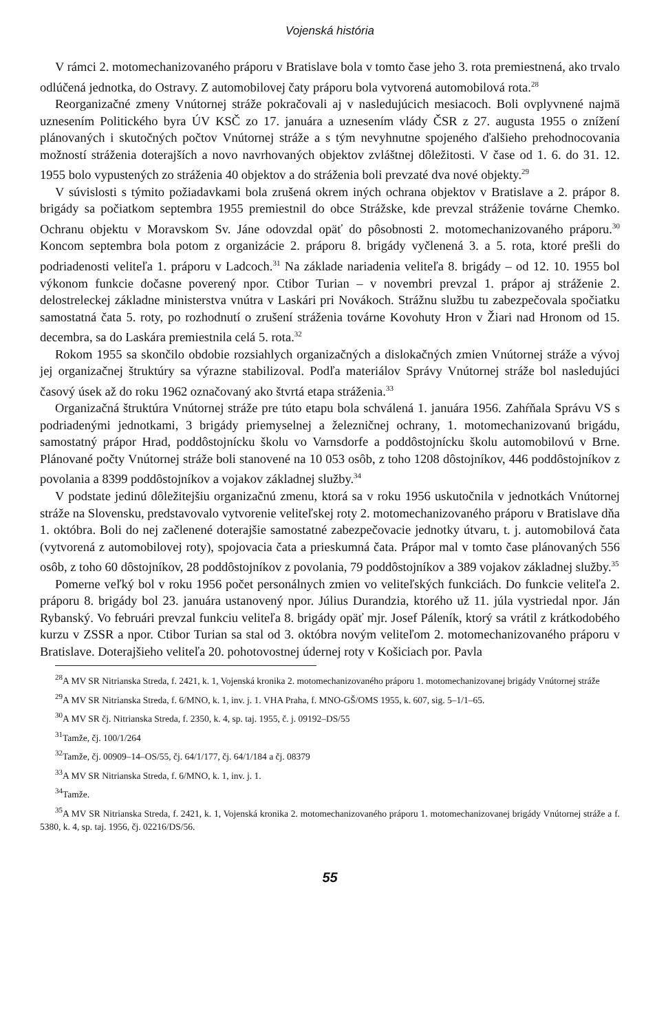Vojenská história
V rámci 2. motomechanizovaného práporu v Bratislave bola v tomto čase jeho 3. rota premiestnená, ako trvalo odlúčená jednotka, do Ostravy. Z automobilovej čaty práporu bola vytvorená automobilová rota.<sup>28</sup>
Reorganizačné zmeny Vnútornej stráže pokračovali aj v nasledujúcich mesiacoch. Boli ovplyvnené najmä uznesením Politického byra ÚV KSČ zo 17. januára a uznesením vlády ČSR z 27. augusta 1955 o znížení plánovaných i skutočných počtov Vnútornej stráže a s tým nevyhnutne spojeného ďalšieho prehodnocovania možností stráženia doterajších a novo navrhovaných objektov zvláštnej dôležitosti. V čase od 1. 6. do 31. 12. 1955 bolo vypustených zo stráženia 40 objektov a do stráženia boli prevzaté dva nové objekty.<sup>29</sup>
V súvislosti s týmito požiadavkami bola zrušená okrem iných ochrana objektov v Bratislave a 2. prápor 8. brigády sa počiatkom septembra 1955 premiestnil do obce Strážske, kde prevzal stráženie továrne Chemko. Ochranu objektu v Moravskom Sv. Jáne odovzdal opäť do pôsobnosti 2. motomechanizovaného práporu.<sup>30</sup> Koncom septembra bola potom z organizácie 2. práporu 8. brigády vyčlenená 3. a 5. rota, ktoré prešli do podriadenosti veliteľa 1. práporu v Ladcoch.<sup>31</sup> Na základe nariadenia veliteľa 8. brigády – od 12. 10. 1955 bol výkonom funkcie dočasne poverený npor. Ctibor Turian – v novembri prevzal 1. prápor aj stráženie 2. delostreleckej základne ministerstva vnútra v Laskári pri Novákoch. Strážnu službu tu zabezpečovala spočiatku samostatná čata 5. roty, po rozhodnutí o zrušení stráženia továrne Kovohuty Hron v Žiari nad Hronom od 15. decembra, sa do Laskára premiestnila celá 5. rota.<sup>32</sup>
Rokom 1955 sa skončilo obdobie rozsiahlych organizačných a dislokačných zmien Vnútornej stráže a vývoj jej organizačnej štruktúry sa výrazne stabilizoval. Podľa materiálov Správy Vnútornej stráže bol nasledujúci časový úsek až do roku 1962 označovaný ako štvrtá etapa stráženia.<sup>33</sup>
Organizačná štruktúra Vnútornej stráže pre túto etapu bola schválená 1. januára 1956. Zahŕňala Správu VS s podriadenými jednotkami, 3 brigády priemyselnej a železničnej ochrany, 1. motomechanizovanú brigádu, samostatný prápor Hrad, poddôstojnícku školu vo Varnsdorfe a poddôstojnícku školu automobilovú v Brne. Plánované počty Vnútornej stráže boli stanovené na 10 053 osôb, z toho 1208 dôstojníkov, 446 poddôstojníkov z povolania a 8399 poddôstojníkov a vojakov základnej služby.<sup>34</sup>
V podstate jedinú dôležitejšiu organizačnú zmenu, ktorá sa v roku 1956 uskutočnila v jednotkách Vnútornej stráže na Slovensku, predstavovalo vytvorenie veliteľskej roty 2. motomechanizovaného práporu v Bratislave dňa 1. októbra. Boli do nej začlenené doterajšie samostatné zabezpečovacie jednotky útvaru, t. j. automobilová čata (vytvorená z automobilovej roty), spojovacia čata a prieskumná čata. Prápor mal v tomto čase plánovaných 556 osôb, z toho 60 dôstojníkov, 28 poddôstojníkov z povolania, 79 poddôstojníkov a 389 vojakov základnej služby.<sup>35</sup>
Pomerne veľký bol v roku 1956 počet personálnych zmien vo veliteľských funkciách. Do funkcie veliteľa 2. práporu 8. brigády bol 23. januára ustanovený npor. Július Durandzia, ktorého už 11. júla vystriedal npor. Ján Rybanský. Vo februári prevzal funkciu veliteľa 8. brigády opäť mjr. Josef Páleník, ktorý sa vrátil z krátkodobého kurzu v ZSSR a npor. Ctibor Turian sa stal od 3. októbra novým veliteľom 2. motomechanizovaného práporu v Bratislave. Doterajšieho veliteľa 20. pohotovostnej údernej roty v Košiciach por. Pavla
<sup>28</sup> A MV SR Nitrianska Streda, f. 2421, k. 1, Vojenská kronika 2. motomechanizovaného práporu 1. motomechanizovanej brigády Vnútornej stráže
<sup>29</sup> A MV SR Nitrianska Streda, f. 6/MNO, k. 1, inv. j. 1. VHA Praha, f. MNO-GŠ/OMS 1955, k. 607, sig. 5–1/1–65.
<sup>30</sup> A MV SR čj. Nitrianska Streda, f. 2350, k. 4, sp. taj. 1955, č. j. 09192–DS/55
<sup>31</sup> Tamže, čj. 100/1/264
<sup>32</sup> Tamže, čj. 00909–14–OS/55, čj. 64/1/177, čj. 64/1/184 a čj. 08379
<sup>33</sup> A MV SR Nitrianska Streda, f. 6/MNO, k. 1, inv. j. 1.
<sup>34</sup> Tamže.
<sup>35</sup> A MV SR Nitrianska Streda, f. 2421, k. 1, Vojenská kronika 2. motomechanizovaného práporu 1. motomechanizovanej brigády Vnútornej stráže a f. 5380, k. 4, sp. taj. 1956, čj. 02216/DS/56.
55